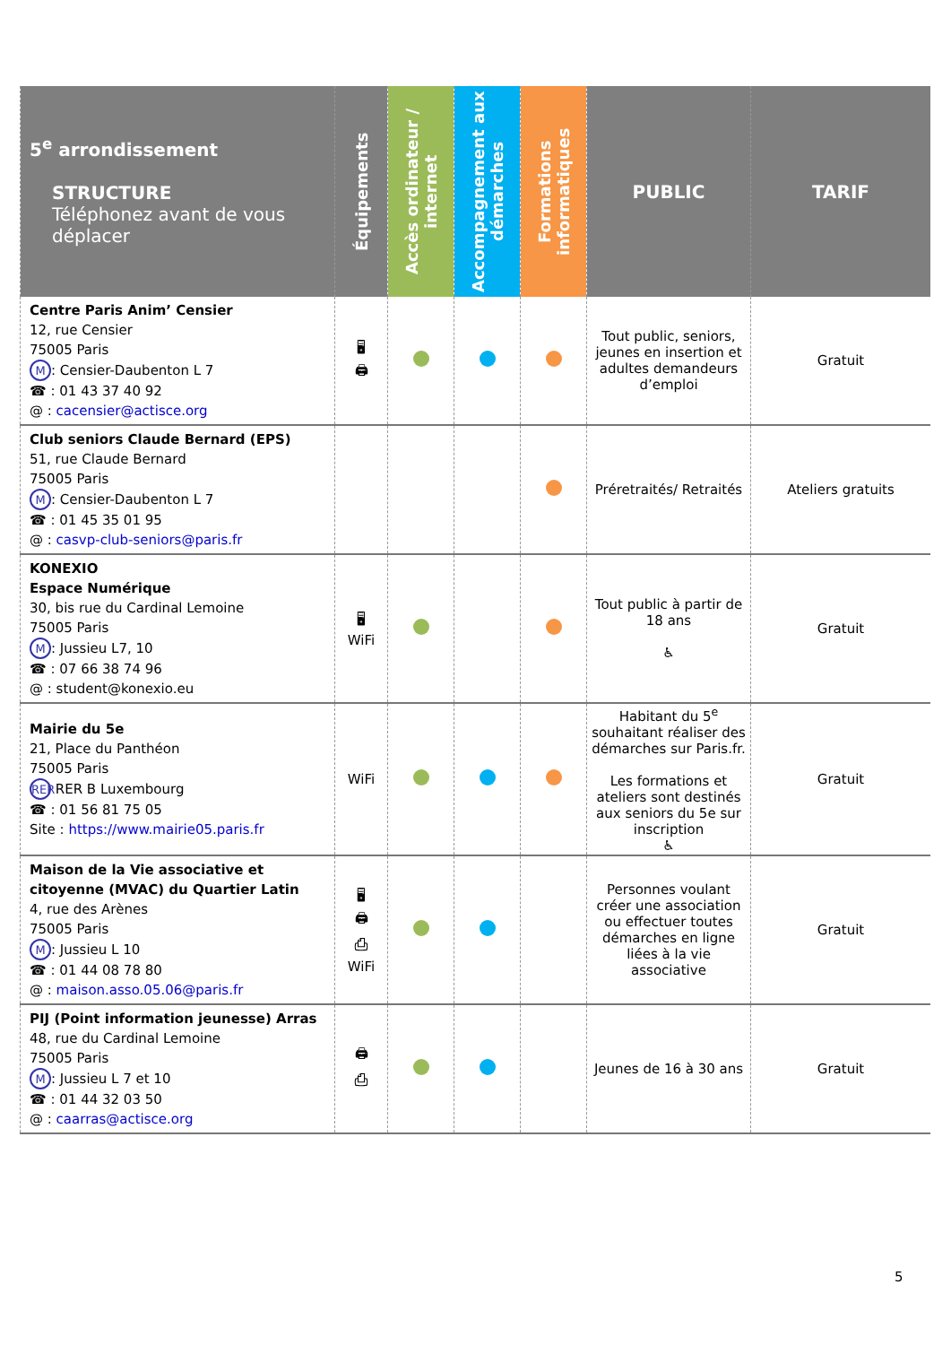| 5<sup>e</sup> arrondissement STRUCTURE Téléphonez avant de vous déplacer | Équipements | Accès ordinateur / internet | Accompagnement aux démarches | Formations informatiques | PUBLIC | TARIF |
| --- | --- | --- | --- | --- | --- | --- |
| Centre Paris Anim’ Censier 12, rue Censier 75005 Paris M : Censier-Daubenton L 7 ☎ : 01 43 37 40 92 @ : cacensier@actisce.org | 🖥 🖨 | | | | Tout public, seniors, jeunes en insertion et adultes demandeurs d’emploi | Gratuit |
| Club seniors Claude Bernard (EPS) 51, rue Claude Bernard 75005 Paris M : Censier-Daubenton L 7 ☎ : 01 45 35 01 95 @ : casvp-club-seniors@paris.fr | | | | | Préretraités/ Retraités | Ateliers gratuits |
| KONEXIO Espace Numérique 30, bis rue du Cardinal Lemoine 75005 Paris M : Jussieu L7, 10 ☎ : 07 66 38 74 96 @ : student@konexio.eu | 🖥 WiFi | | | | Tout public à partir de 18 ans ♿ | Gratuit |
| Mairie du 5e 21, Place du Panthéon 75005 Paris RER RER B Luxembourg ☎ : 01 56 81 75 05 Site : https://www.mairie05.paris.fr | WiFi | | | | Habitant du 5<sup>e</sup> souhaitant réaliser des démarches sur Paris.fr. Les formations et ateliers sont destinés aux seniors du 5e sur inscription ♿ | Gratuit |
| Maison de la Vie associative et citoyenne (MVAC) du Quartier Latin 4, rue des Arènes 75005 Paris M : Jussieu L 10 ☎ : 01 44 08 78 80 @ : maison.asso.05.06@paris.fr | 🖥 🖨 ⎙ WiFi | | | | Personnes voulant créer une association ou effectuer toutes démarches en ligne liées à la vie associative | Gratuit |
| PIJ (Point information jeunesse) Arras 48, rue du Cardinal Lemoine 75005 Paris M : Jussieu L 7 et 10 ☎ : 01 44 32 03 50 @ : caarras@actisce.org | 🖨 ⎙ | | | | Jeunes de 16 à 30 ans | Gratuit |
5